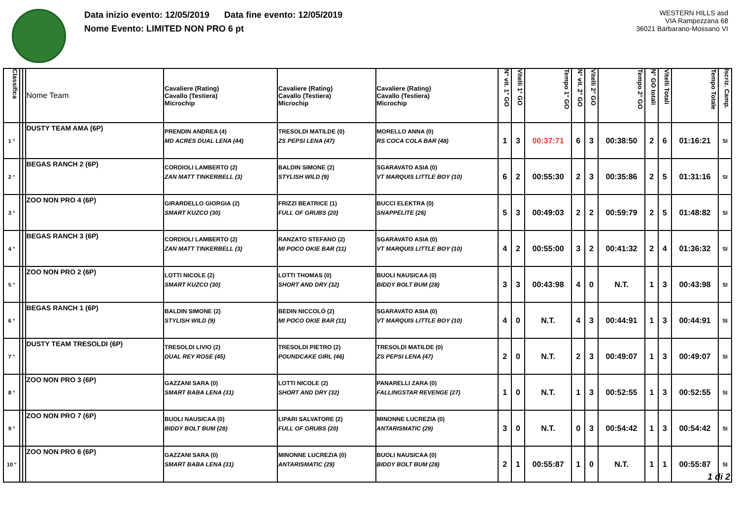Data inizio evento: 12/05/2019 Data fine evento: 12/05/2019
Nome Evento: LIMITED NON PRO 6 pt
WESTERN HILLS asd
VIA Rampezzana 68
36021 Barbarano-Mossano VI
| Classifica | | | Nome Team | Cavaliere (Rating) Cavallo (Testiera) Microchip | Cavaliere (Rating) Cavallo (Testiera) Microchip | Cavaliere (Rating) Cavallo (Testiera) Microchip | N° vit. 1° GO | Vitelli 1° GO | Tempo 1° GO | N° vit. 2° GO | Vitelli 2° GO | Tempo 2° GO | N° GO totali | Vitelli Totali | Tempo Totale | Iscriz. Camp. |
| --- | --- | --- | --- | --- | --- | --- | --- | --- | --- | --- | --- | --- | --- | --- | --- | --- |
| 1 ° | | | DUSTY TEAM AMA (6P) | PRENDIN ANDREA (4) MD ACRES DUAL LENA (44) | TRESOLDI MATILDE (0) ZS PEPSI LENA (47) | MORELLO ANNA (0) RS COCA COLA BAR (48) | 1 | 3 | 00:37:71 | 6 | 3 | 00:38:50 | 2 | 6 | 01:16:21 | SI |
| 2 ° | | | BEGAS RANCH 2 (6P) | CORDIOLI LAMBERTO (2) ZAN MATT TINKERBELL (3) | BALDIN SIMONE (2) STYLISH WILD (9) | SGARAVATO ASIA (0) VT MARQUIS LITTLE BOY (10) | 6 | 2 | 00:55:30 | 2 | 3 | 00:35:86 | 2 | 5 | 01:31:16 | SI |
| 3 ° | | | ZOO NON PRO 4 (6P) | GIRARDELLO GIORGIA (2) SMART KUZCO (30) | FRIZZI BEATRICE (1) FULL OF GRUBS (20) | BUCCI ELEKTRA (0) SNAPPELITE (26) | 5 | 3 | 00:49:03 | 2 | 2 | 00:59:79 | 2 | 5 | 01:48:82 | SI |
| 4 ° | | | BEGAS RANCH 3 (6P) | CORDIOLI LAMBERTO (2) ZAN MATT TINKERBELL (3) | RANZATO STEFANO (2) MI POCO OKIE BAR (11) | SGARAVATO ASIA (0) VT MARQUIS LITTLE BOY (10) | 4 | 2 | 00:55:00 | 3 | 2 | 00:41:32 | 2 | 4 | 01:36:32 | SI |
| 5 ° | | | ZOO NON PRO 2 (6P) | LOTTI NICOLE (2) SMART KUZCO (30) | LOTTI THOMAS (0) SHORT AND DRY (32) | BUOLI NAUSICAA (0) BIDDY BOLT BUM (28) | 3 | 3 | 00:43:98 | 4 | 0 | N.T. | 1 | 3 | 00:43:98 | SI |
| 6 ° | | | BEGAS RANCH 1 (6P) | BALDIN SIMONE (2) STYLISH WILD (9) | BEDIN NICCOLÒ (2) MI POCO OKIE BAR (11) | SGARAVATO ASIA (0) VT MARQUIS LITTLE BOY (10) | 4 | 0 | N.T. | 4 | 3 | 00:44:91 | 1 | 3 | 00:44:91 | SI |
| 7 ° | | | DUSTY TEAM TRESOLDI (6P) | TRESOLDI LIVIO (2) DUAL REY ROSE (45) | TRESOLDI PIETRO (2) POUNDCAKE GIRL (46) | TRESOLDI MATILDE (0) ZS PEPSI LENA (47) | 2 | 0 | N.T. | 2 | 3 | 00:49:07 | 1 | 3 | 00:49:07 | SI |
| 8 ° | | | ZOO NON PRO 3 (6P) | GAZZANI SARA (0) SMART BABA LENA (31) | LOTTI NICOLE (2) SHORT AND DRY (32) | PANARELLI ZARA (0) FALLINGSTAR REVENGE (27) | 1 | 0 | N.T. | 1 | 3 | 00:52:55 | 1 | 3 | 00:52:55 | SI |
| 9 ° | | | ZOO NON PRO 7 (6P) | BUOLI NAUSICAA (0) BIDDY BOLT BUM (28) | LIPARI SALVATORE (2) FULL OF GRUBS (20) | MINONNE LUCREZIA (0) ANTARISMATIC (29) | 3 | 0 | N.T. | 0 | 3 | 00:54:42 | 1 | 3 | 00:54:42 | SI |
| 10 ° | | | ZOO NON PRO 6 (6P) | GAZZANI SARA (0) SMART BABA LENA (31) | MINONNE LUCREZIA (0) ANTARISMATIC (29) | BUOLI NAUSICAA (0) BIDDY BOLT BUM (28) | 2 | 1 | 00:55:87 | 1 | 0 | N.T. | 1 | 1 | 00:55:87 | SI |
1 di 2